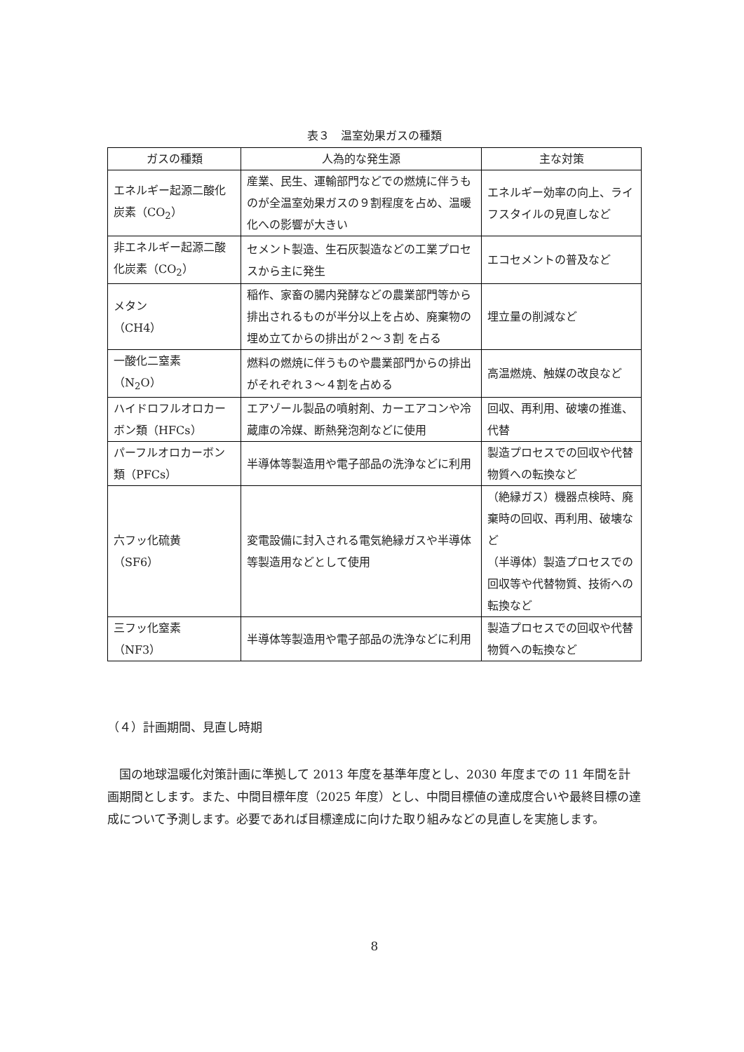表３　温室効果ガスの種類
| ガスの種類 | 人為的な発生源 | 主な対策 |
| --- | --- | --- |
| エネルギー起源二酸化炭素（CO<sub>2</sub>） | 産業、民生、運輸部門などでの燃焼に伴うものが全温室効果ガスの９割程度を占め、温暖化への影響が大きい | エネルギー効率の向上、ライフスタイルの見直しなど |
| 非エネルギー起源二酸化炭素（CO<sub>2</sub>） | セメント製造、生石灰製造などの工業プロセスから主に発生 | エコセメントの普及など |
| メタン （CH4） | 稲作、家畜の腸内発酵などの農業部門等から排出されるものが半分以上を占め、廃棄物の埋め立てからの排出が２～３割 を占る | 埋立量の削減など |
| 一酸化二窒素 （N<sub>2</sub>O） | 燃料の燃焼に伴うものや農業部門からの排出がそれぞれ３～４割を占める | 高温燃焼、触媒の改良など |
| ハイドロフルオロカーボン類（HFCs） | エアゾール製品の噴射剤、カーエアコンや冷蔵庫の冷媒、断熱発泡剤などに使用 | 回収、再利用、破壊の推進、代替 |
| パーフルオロカーボン類（PFCs） | 半導体等製造用や電子部品の洗浄などに利用 | 製造プロセスでの回収や代替物質への転換など |
| 六フッ化硫黄 （SF6） | 変電設備に封入される電気絶縁ガスや半導体等製造用などとして使用 | （絶縁ガス）機器点検時、廃棄時の回収、再利用、破壊など （半導体）製造プロセスでの回収等や代替物質、技術への転換など |
| 三フッ化窒素 （NF3） | 半導体等製造用や電子部品の洗浄などに利用 | 製造プロセスでの回収や代替物質への転換など |
（４）計画期間、見直し時期
国の地球温暖化対策計画に準拠して 2013 年度を基準年度とし、2030 年度までの 11 年間を計画期間とします。また、中間目標年度（2025 年度）とし、中間目標値の達成度合いや最終目標の達成について予測します。必要であれば目標達成に向けた取り組みなどの見直しを実施します。
8